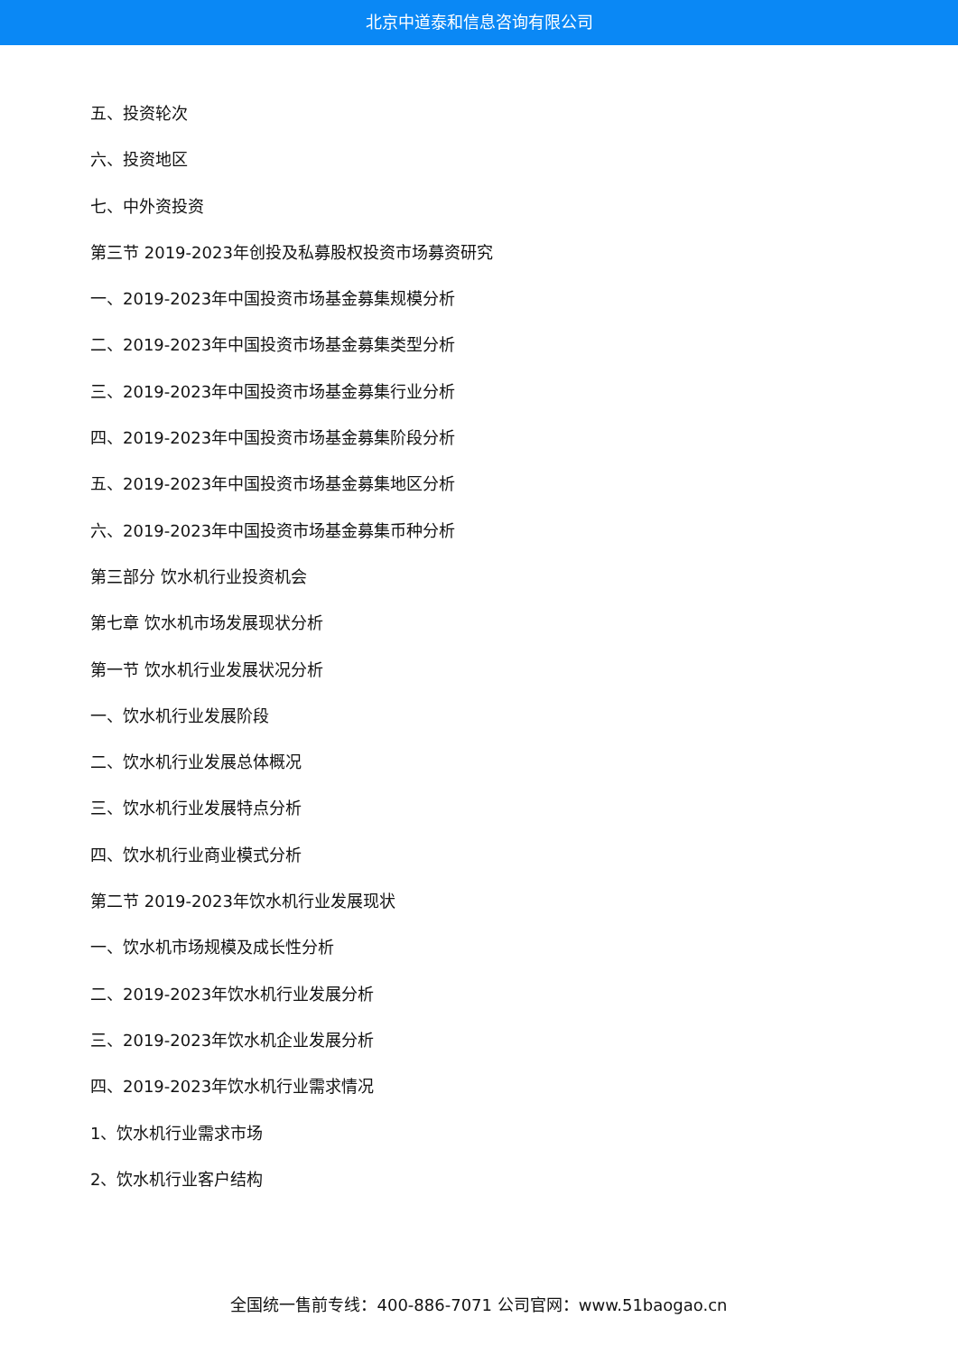北京中道泰和信息咨询有限公司
五、投资轮次
六、投资地区
七、中外资投资
第三节 2019-2023年创投及私募股权投资市场募资研究
一、2019-2023年中国投资市场基金募集规模分析
二、2019-2023年中国投资市场基金募集类型分析
三、2019-2023年中国投资市场基金募集行业分析
四、2019-2023年中国投资市场基金募集阶段分析
五、2019-2023年中国投资市场基金募集地区分析
六、2019-2023年中国投资市场基金募集币种分析
第三部分 饮水机行业投资机会
第七章 饮水机市场发展现状分析
第一节 饮水机行业发展状况分析
一、饮水机行业发展阶段
二、饮水机行业发展总体概况
三、饮水机行业发展特点分析
四、饮水机行业商业模式分析
第二节 2019-2023年饮水机行业发展现状
一、饮水机市场规模及成长性分析
二、2019-2023年饮水机行业发展分析
三、2019-2023年饮水机企业发展分析
四、2019-2023年饮水机行业需求情况
1、饮水机行业需求市场
2、饮水机行业客户结构
全国统一售前专线：400-886-7071 公司官网：www.51baogao.cn